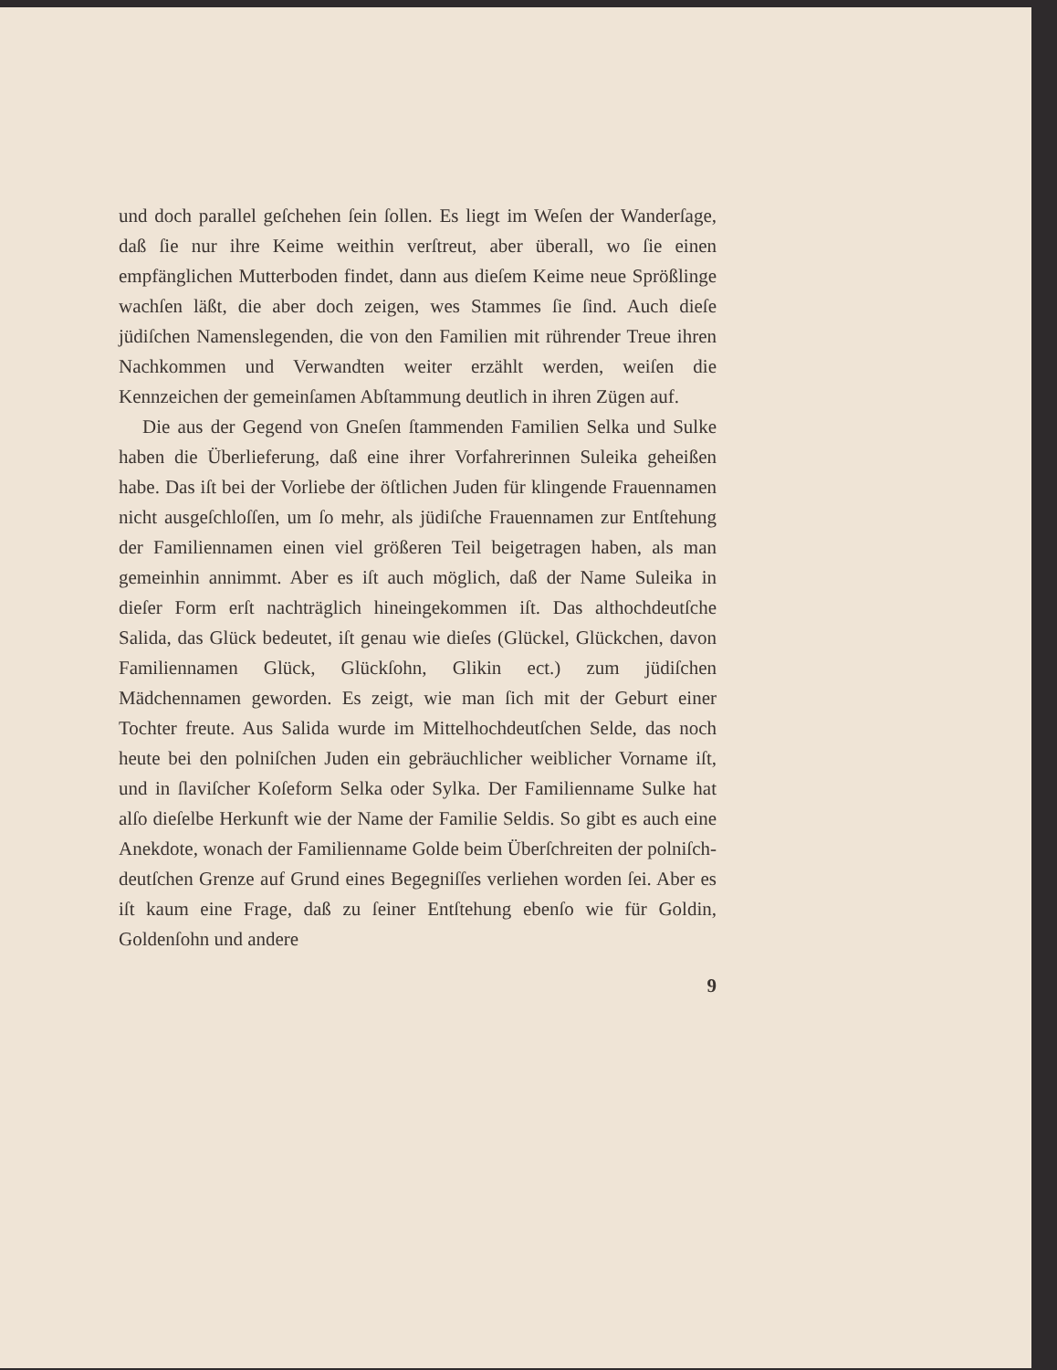und doch parallel geſchehen ſein ſollen. Es liegt im Weſen der Wanderſage, daß ſie nur ihre Keime weithin verſtreut, aber überall, wo ſie einen empfänglichen Mutterboden findet, dann aus dieſem Keime neue Sprößlinge wachſen läßt, die aber doch zeigen, wes Stammes ſie ſind. Auch dieſe jüdiſchen Namenslegenden, die von den Familien mit rührender Treue ihren Nachkommen und Verwandten weiter erzählt werden, weiſen die Kennzeichen der gemeinſamen Abſtammung deutlich in ihren Zügen auf.
Die aus der Gegend von Gneſen ſtammenden Familien Selka und Sulke haben die Überlieferung, daß eine ihrer Vorfahrerinnen Suleika geheißen habe. Das iſt bei der Vorliebe der öſtlichen Juden für klingende Frauennamen nicht ausgeſchloſſen, um ſo mehr, als jüdiſche Frauennamen zur Entſtehung der Familiennamen einen viel größeren Teil beigetragen haben, als man gemeinhin annimmt. Aber es iſt auch möglich, daß der Name Suleika in dieſer Form erſt nachträglich hineingekommen iſt. Das althochdeutſche Salida, das Glück bedeutet, iſt genau wie dieſes (Glückel, Glückchen, davon Familiennamen Glück, Glückſohn, Glikin ect.) zum jüdiſchen Mädchennamen geworden. Es zeigt, wie man ſich mit der Geburt einer Tochter freute. Aus Salida wurde im Mittelhochdeutſchen Selde, das noch heute bei den polniſchen Juden ein gebräuchlicher weiblicher Vorname iſt, und in ſlaviſcher Koſeform Selka oder Sylka. Der Familienname Sulke hat alſo dieſelbe Herkunft wie der Name der Familie Seldis. So gibt es auch eine Anekdote, wonach der Familienname Golde beim Überſchreiten der polniſch-deutſchen Grenze auf Grund eines Begegniſſes verliehen worden ſei. Aber es iſt kaum eine Frage, daß zu ſeiner Entſtehung ebenſo wie für Goldin, Goldenſohn und andere
9